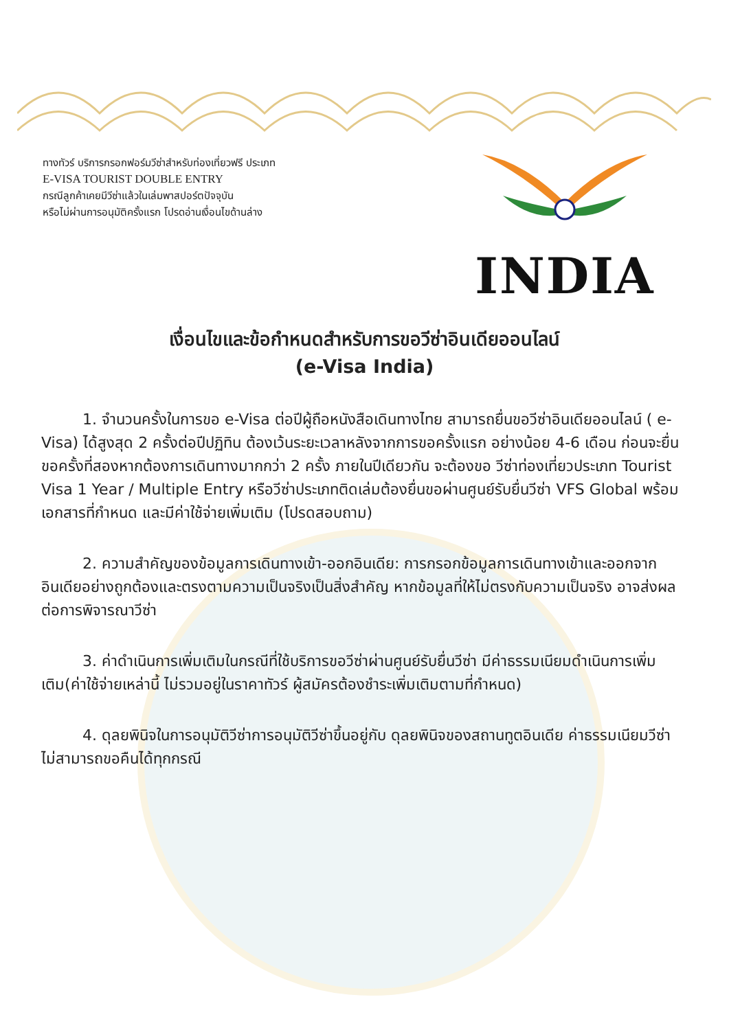ทางทัวร์ บริการกรอกฟอร์มวีซ่าสำหรับท่องเที่ยวฟรี ประเภท
E-VISA TOURIST DOUBLE ENTRY
กรณีลูกค้าเคยมีวีซ่าแล้วในเล่มพาสปอร์ตปัจจุบัน
หรือไม่ผ่านการอนุมัติครั้งแรก โปรดอ่านเงื่อนไขด้านล่าง
INDIA
เงื่อนไขและข้อกำหนดสำหรับการขอวีซ่าอินเดียออนไลน์
(e-Visa India)
1. จำนวนครั้งในการขอ e-Visa ต่อปีผู้ถือหนังสือเดินทางไทย สามารถยื่นขอวีซ่าอินเดียออนไลน์ ( e-Visa) ได้สูงสุด 2 ครั้งต่อปีปฏิทิน ต้องเว้นระยะเวลาหลังจากการขอครั้งแรก อย่างน้อย 4-6 เดือน ก่อนจะยื่นขอครั้งที่สองหากต้องการเดินทางมากกว่า 2 ครั้ง ภายในปีเดียวกัน จะต้องขอ วีซ่าท่องเที่ยวประเภท Tourist Visa 1 Year / Multiple Entry หรือวีซ่าประเภทติดเล่มต้องยื่นขอผ่านศูนย์รับยื่นวีซ่า VFS Global พร้อมเอกสารที่กำหนด และมีค่าใช้จ่ายเพิ่มเติม (โปรดสอบถาม)
2. ความสำคัญของข้อมูลการเดินทางเข้า-ออกอินเดีย: การกรอกข้อมูลการเดินทางเข้าและออกจากอินเดียอย่างถูกต้องและตรงตามความเป็นจริงเป็นสิ่งสำคัญ หากข้อมูลที่ให้ไม่ตรงกับความเป็นจริง อาจส่งผลต่อการพิจารณาวีซ่า
3. ค่าดำเนินการเพิ่มเติมในกรณีที่ใช้บริการขอวีซ่าผ่านศูนย์รับยื่นวีซ่า มีค่าธรรมเนียมดำเนินการเพิ่มเติม(ค่าใช้จ่ายเหล่านี้ ไม่รวมอยู่ในราคาทัวร์ ผู้สมัครต้องชำระเพิ่มเติมตามที่กำหนด)
4. ดุลยพินิจในการอนุมัติวีซ่าการอนุมัติวีซ่าขึ้นอยู่กับ ดุลยพินิจของสถานทูตอินเดีย ค่าธรรมเนียมวีซ่า ไม่สามารถขอคืนได้ทุกกรณี